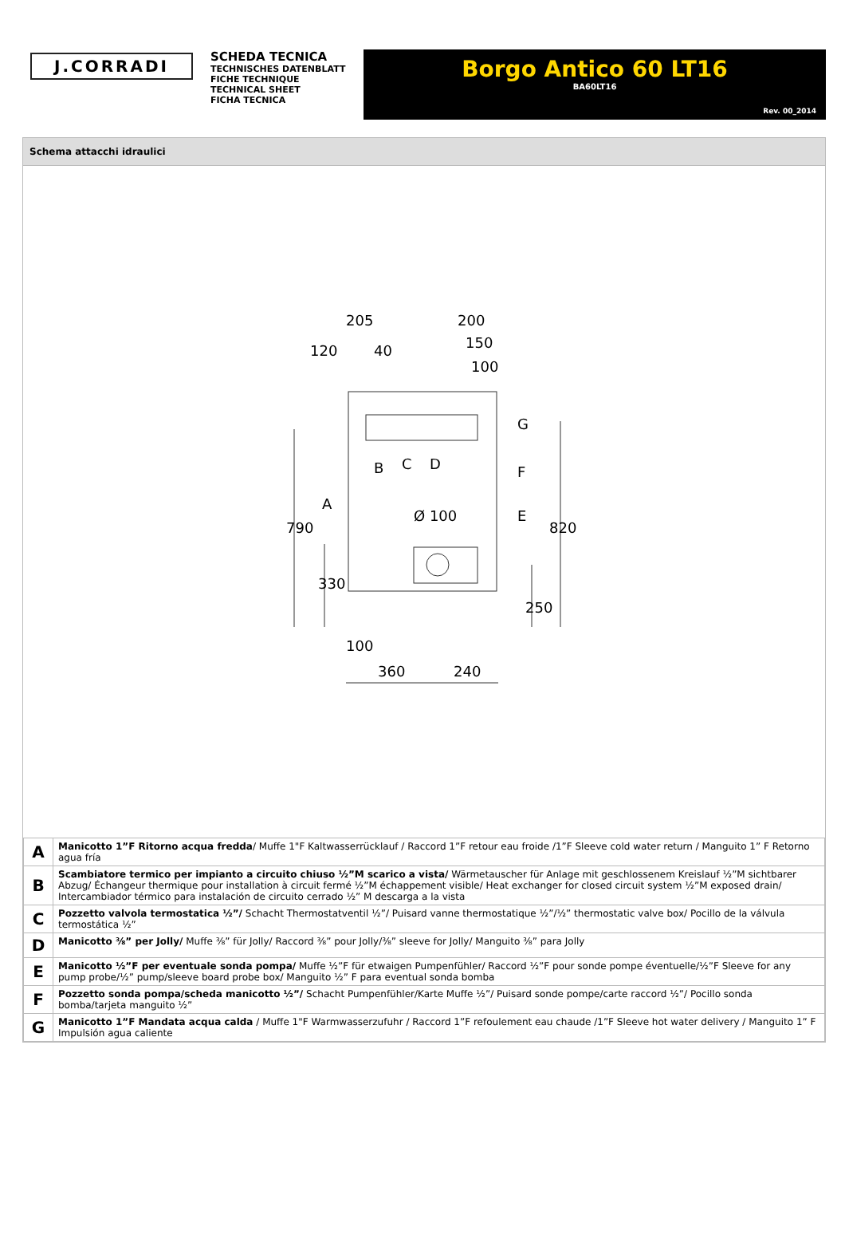J.CORRADI
SCHEDA TECNICA
TECHNISCHES DATENBLATT
FICHE TECHNIQUE
TECHNICAL SHEET
FICHA TECNICA
Borgo Antico 60 LT16
BA60LT16
Rev. 00_2014
Schema attacchi idraulici
205
200
120
40
150
100
Ø 100
100
360
240
790
330
820
250
B
C
D
A
E
F
G
| A | Manicotto 1”F Ritorno acqua fredda / Muffe 1"F Kaltwasserrücklauf / Raccord 1”F retour eau froide /1”F Sleeve cold water return / Manguito 1” F Retorno agua fría |
| B | Scambiatore termico per impianto a circuito chiuso ½”M scarico a vista/ Wärmetauscher für Anlage mit geschlossenem Kreislauf ½”M sichtbarer Abzug/ Échangeur thermique pour installation à circuit fermé ½”M échappement visible/ Heat exchanger for closed circuit system ½”M exposed drain/ Intercambiador térmico para instalación de circuito cerrado ½” M descarga a la vista |
| C | Pozzetto valvola termostatica ½”/ Schacht Thermostatventil ½”/ Puisard vanne thermostatique ½”/½” thermostatic valve box/ Pocillo de la válvula termostática ½” |
| D | Manicotto ⅜” per Jolly/ Muffe ⅜” für Jolly/ Raccord ⅜” pour Jolly/⅜” sleeve for Jolly/ Manguito ⅜” para Jolly |
| E | Manicotto ½”F per eventuale sonda pompa/ Muffe ½”F für etwaigen Pumpenfühler/ Raccord ½”F pour sonde pompe éventuelle/½”F Sleeve for any pump probe/½” pump/sleeve board probe box/ Manguito ½” F para eventual sonda bomba |
| F | Pozzetto sonda pompa/scheda manicotto ½”/ Schacht Pumpenfühler/Karte Muffe ½”/ Puisard sonde pompe/carte raccord ½”/ Pocillo sonda bomba/tarjeta manguito ½” |
| G | Manicotto 1”F Mandata acqua calda / Muffe 1"F Warmwasserzufuhr / Raccord 1”F refoulement eau chaude /1”F Sleeve hot water delivery / Manguito 1” F Impulsión agua caliente |